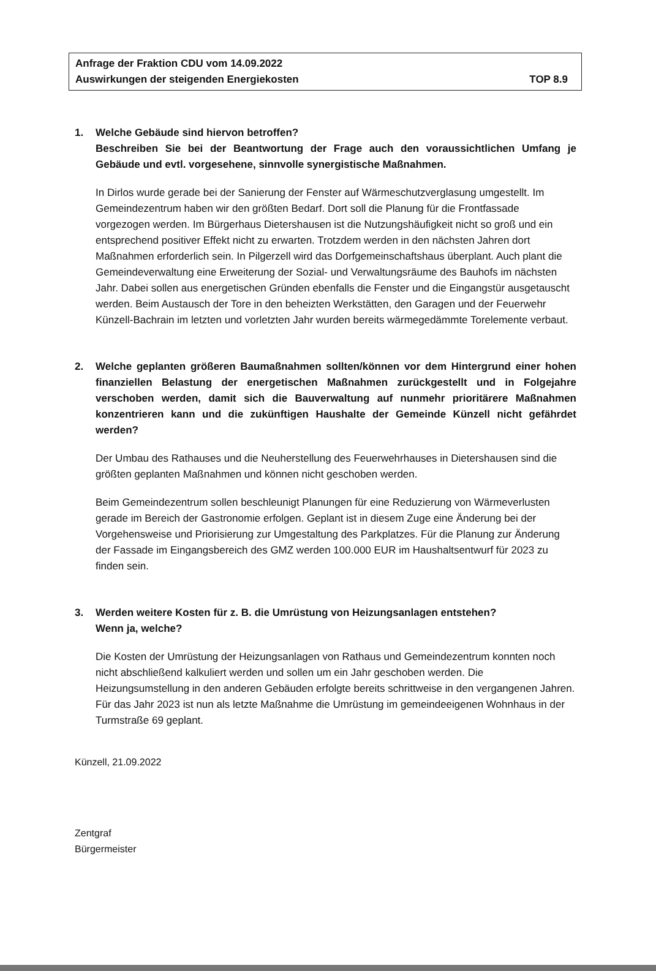Anfrage der Fraktion CDU vom 14.09.2022
Auswirkungen der steigenden Energiekosten TOP 8.9
1. Welche Gebäude sind hiervon betroffen?
Beschreiben Sie bei der Beantwortung der Frage auch den voraussichtlichen Umfang je Gebäude und evtl. vorgesehene, sinnvolle synergistische Maßnahmen.
In Dirlos wurde gerade bei der Sanierung der Fenster auf Wärmeschutzverglasung umgestellt. Im Gemeindezentrum haben wir den größten Bedarf. Dort soll die Planung für die Frontfassade vorgezogen werden. Im Bürgerhaus Dietershausen ist die Nutzungshäufigkeit nicht so groß und ein entsprechend positiver Effekt nicht zu erwarten. Trotzdem werden in den nächsten Jahren dort Maßnahmen erforderlich sein. In Pilgerzell wird das Dorfgemeinschaftshaus überplant. Auch plant die Gemeindeverwaltung eine Erweiterung der Sozial- und Verwaltungsräume des Bauhofs im nächsten Jahr. Dabei sollen aus energetischen Gründen ebenfalls die Fenster und die Eingangstür ausgetauscht werden. Beim Austausch der Tore in den beheizten Werkstätten, den Garagen und der Feuerwehr Künzell-Bachrain im letzten und vorletzten Jahr wurden bereits wärmegedämmte Torelemente verbaut.
2. Welche geplanten größeren Baumaßnahmen sollten/können vor dem Hintergrund einer hohen finanziellen Belastung der energetischen Maßnahmen zurückgestellt und in Folgejahre verschoben werden, damit sich die Bauverwaltung auf nunmehr prioritärere Maßnahmen konzentrieren kann und die zukünftigen Haushalte der Gemeinde Künzell nicht gefährdet werden?
Der Umbau des Rathauses und die Neuherstellung des Feuerwehrhauses in Dietershausen sind die größten geplanten Maßnahmen und können nicht geschoben werden.
Beim Gemeindezentrum sollen beschleunigt Planungen für eine Reduzierung von Wärmeverlusten gerade im Bereich der Gastronomie erfolgen. Geplant ist in diesem Zuge eine Änderung bei der Vorgehensweise und Priorisierung zur Umgestaltung des Parkplatzes. Für die Planung zur Änderung der Fassade im Eingangsbereich des GMZ werden 100.000 EUR im Haushaltsentwurf für 2023 zu finden sein.
3. Werden weitere Kosten für z. B. die Umrüstung von Heizungsanlagen entstehen?
Wenn ja, welche?
Die Kosten der Umrüstung der Heizungsanlagen von Rathaus und Gemeindezentrum konnten noch nicht abschließend kalkuliert werden und sollen um ein Jahr geschoben werden. Die Heizungsumstellung in den anderen Gebäuden erfolgte bereits schrittweise in den vergangenen Jahren. Für das Jahr 2023 ist nun als letzte Maßnahme die Umrüstung im gemeindeeigenen Wohnhaus in der Turmstraße 69 geplant.
Künzell, 21.09.2022
Zentgraf
Bürgermeister